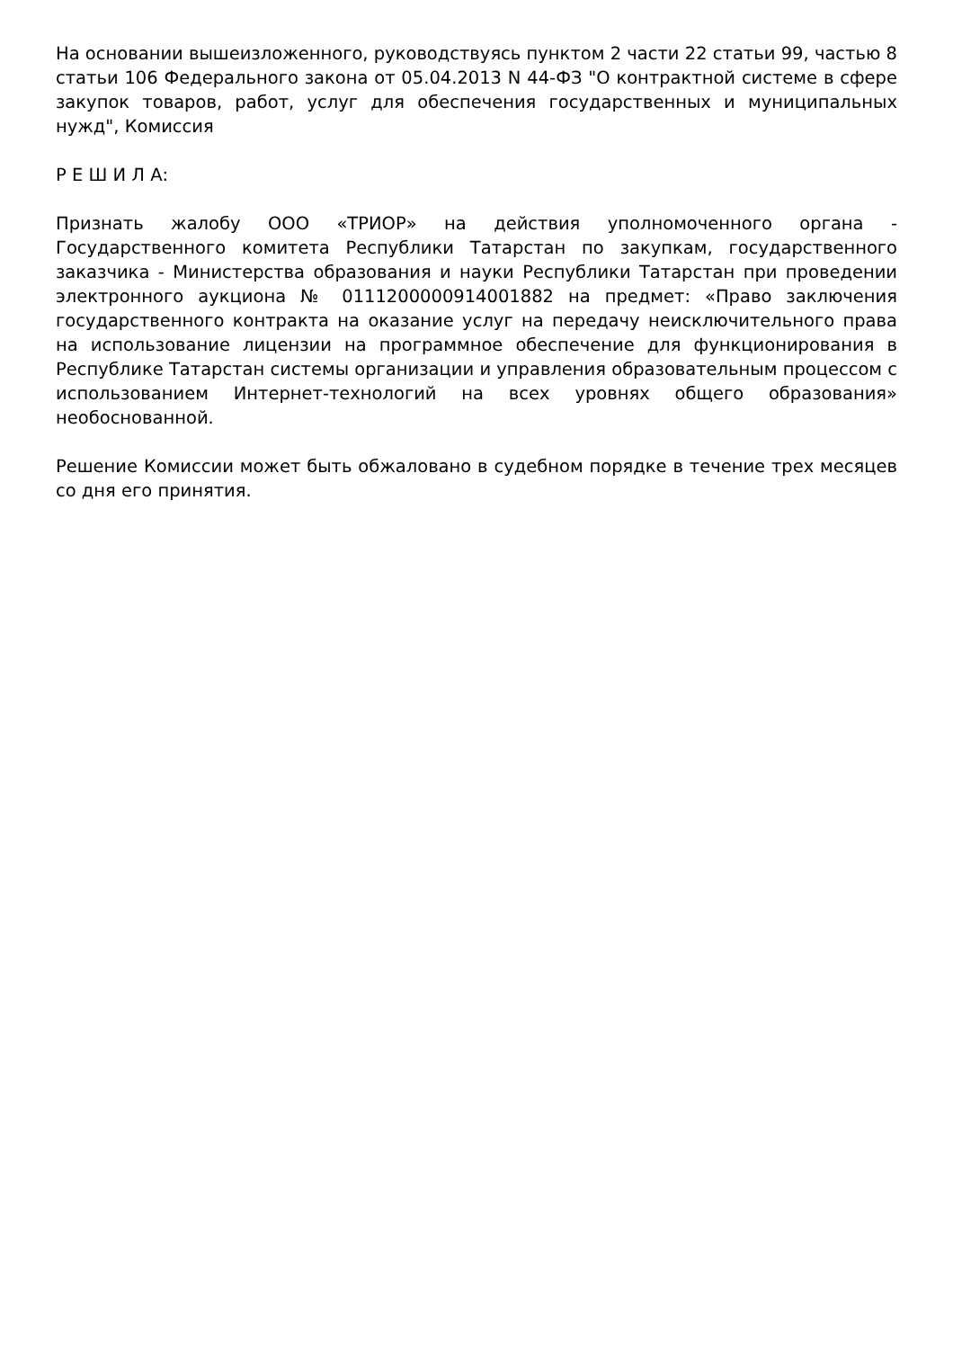На основании вышеизложенного, руководствуясь пунктом 2 части 22 статьи 99, частью 8 статьи 106 Федерального закона от 05.04.2013 N 44-ФЗ "О контрактной системе в сфере закупок товаров, работ, услуг для обеспечения государственных и муниципальных нужд", Комиссия
Р Е Ш И Л А:
Признать жалобу ООО «ТРИОР» на действия уполномоченного органа - Государственного комитета Республики Татарстан по закупкам, государственного заказчика - Министерства образования и науки Республики Татарстан при проведении электронного аукциона № 0111200000914001882 на предмет: «Право заключения государственного контракта на оказание услуг на передачу неисключительного права на использование лицензии на программное обеспечение для функционирования в Республике Татарстан системы организации и управления образовательным процессом с использованием Интернет-технологий на всех уровнях общего образования» необоснованной.
Решение Комиссии может быть обжаловано в судебном порядке в течение трех месяцев со дня его принятия.